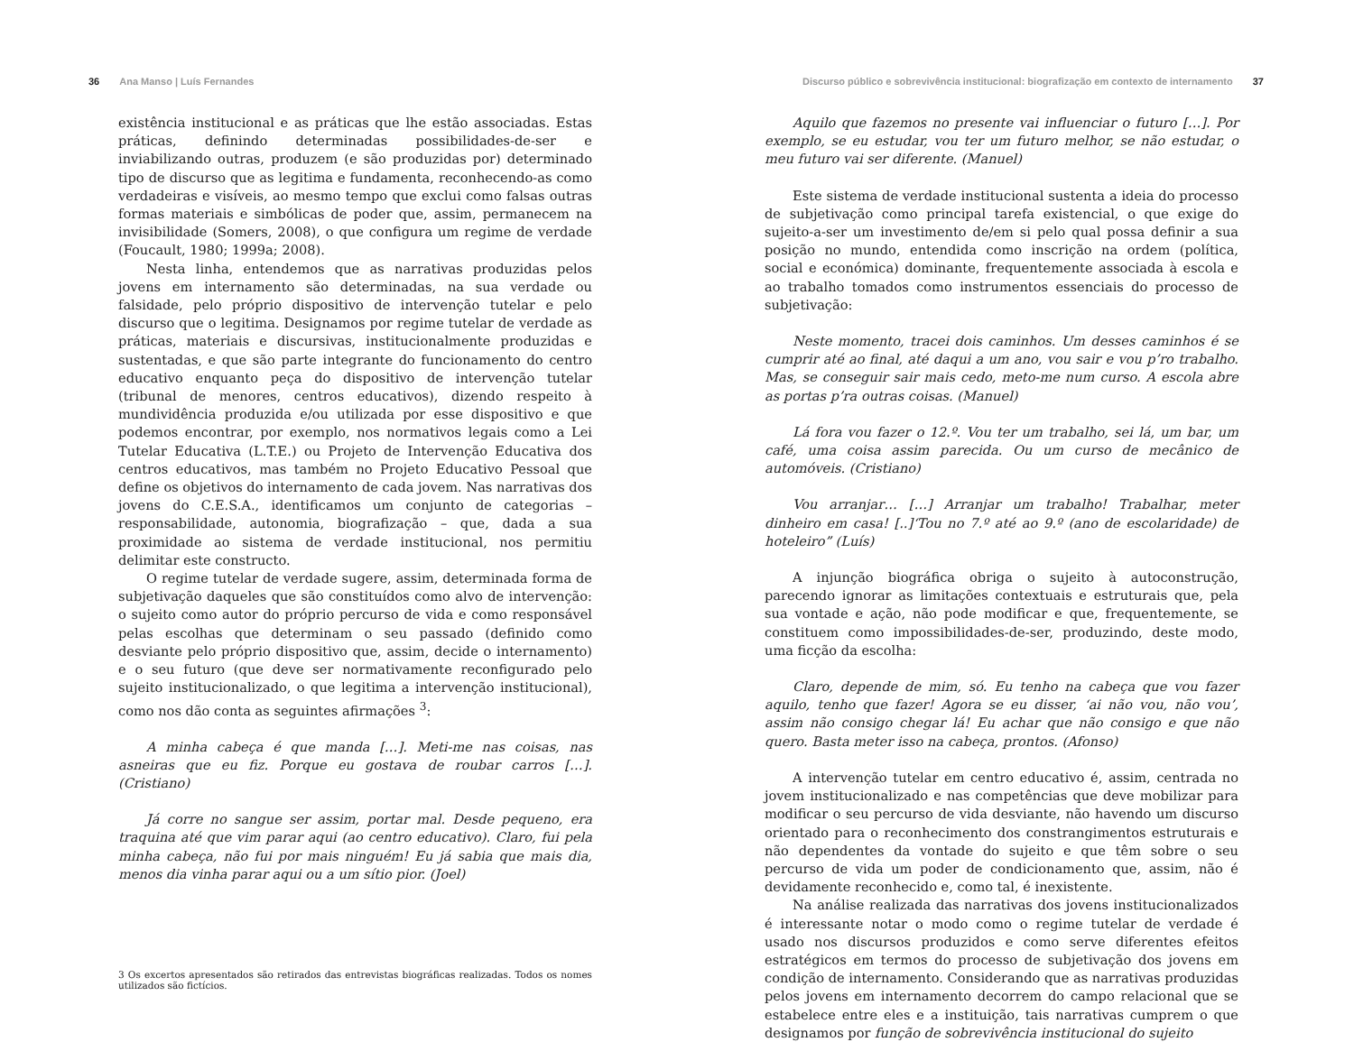36 Ana Manso | Luís Fernandes
existência institucional e as práticas que lhe estão associadas. Estas práticas, definindo determinadas possibilidades-de-ser e inviabilizando outras, produzem (e são produzidas por) determinado tipo de discurso que as legitima e fundamenta, reconhecendo-as como verdadeiras e visíveis, ao mesmo tempo que exclui como falsas outras formas materiais e simbólicas de poder que, assim, permanecem na invisibilidade (Somers, 2008), o que configura um regime de verdade (Foucault, 1980; 1999a; 2008).
Nesta linha, entendemos que as narrativas produzidas pelos jovens em internamento são determinadas, na sua verdade ou falsidade, pelo próprio dispositivo de intervenção tutelar e pelo discurso que o legitima. Designamos por regime tutelar de verdade as práticas, materiais e discursivas, institucionalmente produzidas e sustentadas, e que são parte integrante do funcionamento do centro educativo enquanto peça do dispositivo de intervenção tutelar (tribunal de menores, centros educativos), dizendo respeito à mundividência produzida e/ou utilizada por esse dispositivo e que podemos encontrar, por exemplo, nos normativos legais como a Lei Tutelar Educativa (L.T.E.) ou Projeto de Intervenção Educativa dos centros educativos, mas também no Projeto Educativo Pessoal que define os objetivos do internamento de cada jovem. Nas narrativas dos jovens do C.E.S.A., identificamos um conjunto de categorias – responsabilidade, autonomia, biografização – que, dada a sua proximidade ao sistema de verdade institucional, nos permitiu delimitar este constructo.
O regime tutelar de verdade sugere, assim, determinada forma de subjetivação daqueles que são constituídos como alvo de intervenção: o sujeito como autor do próprio percurso de vida e como responsável pelas escolhas que determinam o seu passado (definido como desviante pelo próprio dispositivo que, assim, decide o internamento) e o seu futuro (que deve ser normativamente reconfigurado pelo sujeito institucionalizado, o que legitima a intervenção institucional), como nos dão conta as seguintes afirmações <sup>3</sup>:
A minha cabeça é que manda […]. Meti-me nas coisas, nas asneiras que eu fiz. Porque eu gostava de roubar carros […]. (Cristiano)
Já corre no sangue ser assim, portar mal. Desde pequeno, era traquina até que vim parar aqui (ao centro educativo). Claro, fui pela minha cabeça, não fui por mais ninguém! Eu já sabia que mais dia, menos dia vinha parar aqui ou a um sítio pior. (Joel)
3 Os excertos apresentados são retirados das entrevistas biográficas realizadas. Todos os nomes utilizados são fictícios.
Discurso público e sobrevivência institucional: biografização em contexto de internamento 37
Aquilo que fazemos no presente vai influenciar o futuro […]. Por exemplo, se eu estudar, vou ter um futuro melhor, se não estudar, o meu futuro vai ser diferente. (Manuel)
Este sistema de verdade institucional sustenta a ideia do processo de subjetivação como principal tarefa existencial, o que exige do sujeito-a-ser um investimento de/em si pelo qual possa definir a sua posição no mundo, entendida como inscrição na ordem (política, social e económica) dominante, frequentemente associada à escola e ao trabalho tomados como instrumentos essenciais do processo de subjetivação:
Neste momento, tracei dois caminhos. Um desses caminhos é se cumprir até ao final, até daqui a um ano, vou sair e vou p’ro trabalho. Mas, se conseguir sair mais cedo, meto-me num curso. A escola abre as portas p’ra outras coisas. (Manuel)
Lá fora vou fazer o 12.º. Vou ter um trabalho, sei lá, um bar, um café, uma coisa assim parecida. Ou um curso de mecânico de automóveis. (Cristiano)
Vou arranjar… […] Arranjar um trabalho! Trabalhar, meter dinheiro em casa! [..]‘Tou no 7.º até ao 9.º (ano de escolaridade) de hoteleiro” (Luís)
A injunção biográfica obriga o sujeito à autoconstrução, parecendo ignorar as limitações contextuais e estruturais que, pela sua vontade e ação, não pode modificar e que, frequentemente, se constituem como impossibilidades-de-ser, produzindo, deste modo, uma ficção da escolha:
Claro, depende de mim, só. Eu tenho na cabeça que vou fazer aquilo, tenho que fazer! Agora se eu disser, ‘ai não vou, não vou’, assim não consigo chegar lá! Eu achar que não consigo e que não quero. Basta meter isso na cabeça, prontos. (Afonso)
A intervenção tutelar em centro educativo é, assim, centrada no jovem institucionalizado e nas competências que deve mobilizar para modificar o seu percurso de vida desviante, não havendo um discurso orientado para o reconhecimento dos constrangimentos estruturais e não dependentes da vontade do sujeito e que têm sobre o seu percurso de vida um poder de condicionamento que, assim, não é devidamente reconhecido e, como tal, é inexistente.
Na análise realizada das narrativas dos jovens institucionalizados é interessante notar o modo como o regime tutelar de verdade é usado nos discursos produzidos e como serve diferentes efeitos estratégicos em termos do processo de subjetivação dos jovens em condição de internamento. Considerando que as narrativas produzidas pelos jovens em internamento decorrem do campo relacional que se estabelece entre eles e a instituição, tais narrativas cumprem o que designamos por função de sobrevivência institucional do sujeito